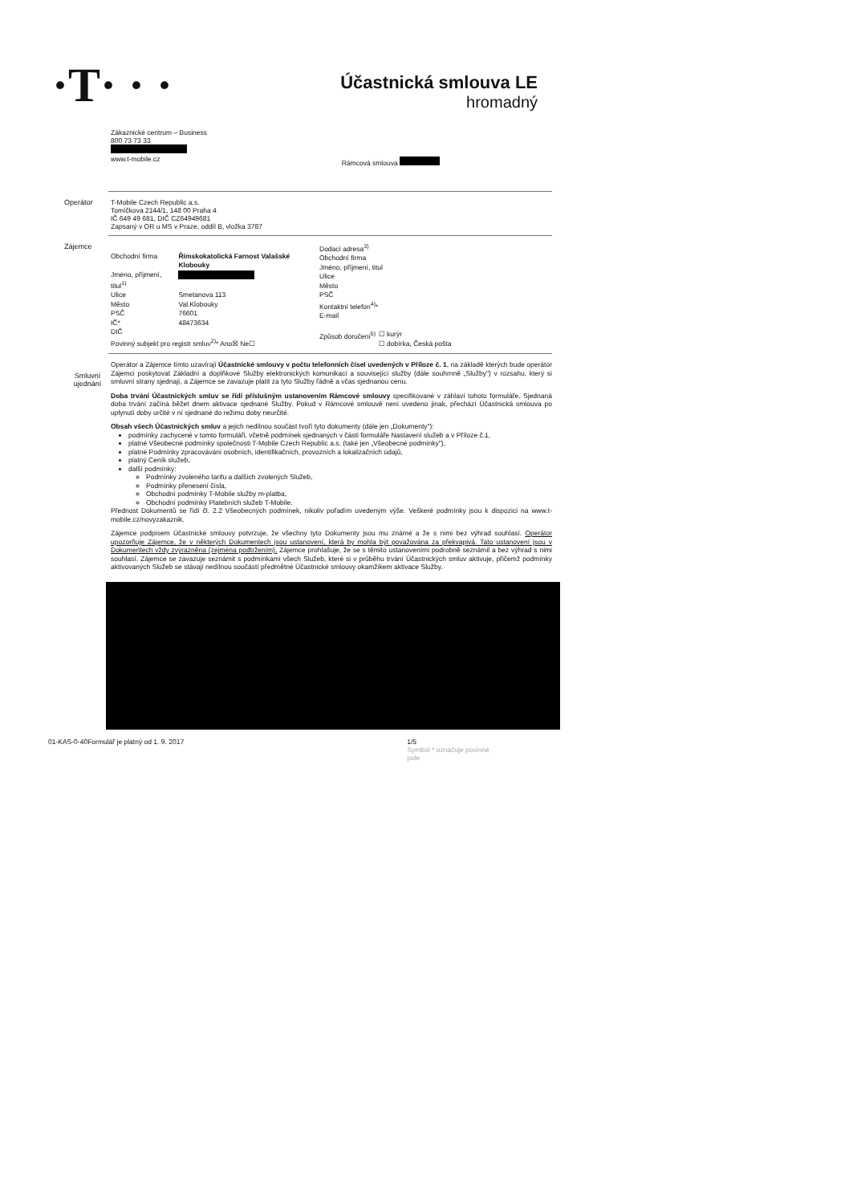·T· · ·
Účastnická smlouva LE
hromadný
Zákaznické centrum – Business
800 73 73 33
www.t-mobile.cz
Rámcová smlouva
Operátor T-Mobile Czech Republic a.s.
Tomíčkova 2144/1, 148 00 Praha 4
IČ 649 49 681, DIČ CZ64949681
Zapsaný v OR u MS v Praze, oddíl B, vložka 3787
Zájemce
| Obchodní firma | Římskokatolická Farnost Valašské Klobouky |
| Jméno, příjmení, titul<sup>1)</sup> | |
| Ulice | Smetanova 113 |
| Město | Val.Klobouky |
| PSČ | 76601 |
| IČ* | 48473634 |
| DIČ | |
| Povinný subjekt pro registr smluv<sup>2)</sup>* Ano☒ Ne☐ | |
| Dodací adresa<sup>3)</sup> | |
| Obchodní firma | |
| Jméno, příjmení, titul | |
| Ulice | |
| Město | |
| PSČ | |
| Kontaktní telefon<sup>4)</sup>* | |
| E-mail | |
| Způsob doručení<sup>5)</sup> | ☐ kurýr ☐ dobírka, Česká pošta |
Smluvní ujednání
Operátor a Zájemce tímto uzavírají Účastnické smlouvy v počtu telefonních čísel uvedených v Příloze č. 1, na základě kterých bude operátor Zájemci poskytovat Základní a doplňkové Služby elektronických komunikací a související služby (dále souhrnně „Služby") v rozsahu, který si smluvní strany sjednají, a Zájemce se zavazuje platit za tyto Služby řádně a včas sjednanou cenu.
Doba trvání Účastnických smluv se řídí příslušným ustanovením Rámcové smlouvy specifikované v záhlaví tohoto formuláře. Sjednaná doba trvání začíná běžet dnem aktivace sjednané Služby. Pokud v Rámcové smlouvě není uvedeno jinak, přechází Účastnická smlouva po uplynutí doby určité v ní sjednané do režimu doby neurčité.
Obsah všech Účastnických smluv a jejich nedílnou součást tvoří tyto dokumenty (dále jen „Dokumenty"):
podmínky zachycené v tomto formuláři, včetně podmínek sjednaných v části formuláře Nastavení služeb a v Příloze č.1,
platné Všeobecné podmínky společnosti T-Mobile Czech Republic a.s. (také jen „Všeobecné podmínky"),
platné Podmínky zpracovávání osobních, identifikačních, provozních a lokalizačních údajů,
platný Ceník služeb,
další podmínky:
Podmínky zvoleného tarifu a dalších zvolených Služeb,
Podmínky přenesení čísla,
Obchodní podmínky T-Mobile služby m-platba,
Obchodní podmínky Platebních služeb T-Mobile.
Přednost Dokumentů se řídí čl. 2.2 Všeobecných podmínek, nikoliv pořadím uvedeným výše. Veškeré podmínky jsou k dispozici na www.t-mobile.cz/novyzakaznik.
Zájemce podpisem Účastnické smlouvy potvrzuje, že všechny tyto Dokumenty jsou mu známé a že s nimi bez výhrad souhlasí. Operátor upozorňuje Zájemce, že v některých Dokumentech jsou ustanovení, která by mohla být považována za překvapivá. Tato ustanovení jsou v Dokumentech vždy zvýrazněna (zejména podtržením). Zájemce prohlašuje, že se s těmito ustanoveními podrobně seznámil a bez výhrad s nimi souhlasí. Zájemce se zavazuje seznámit s podmínkami všech Služeb, které si v průběhu trvání Účastnických smluv aktivuje, přičemž podmínky aktivovaných Služeb se stávají nedílnou součástí předmětné Účastnické smlouvy okamžikem aktivace Služby.
01-KAS-0-40Formulář je platný od 1. 9. 2017 1/5
Symbol * označuje povinné pole